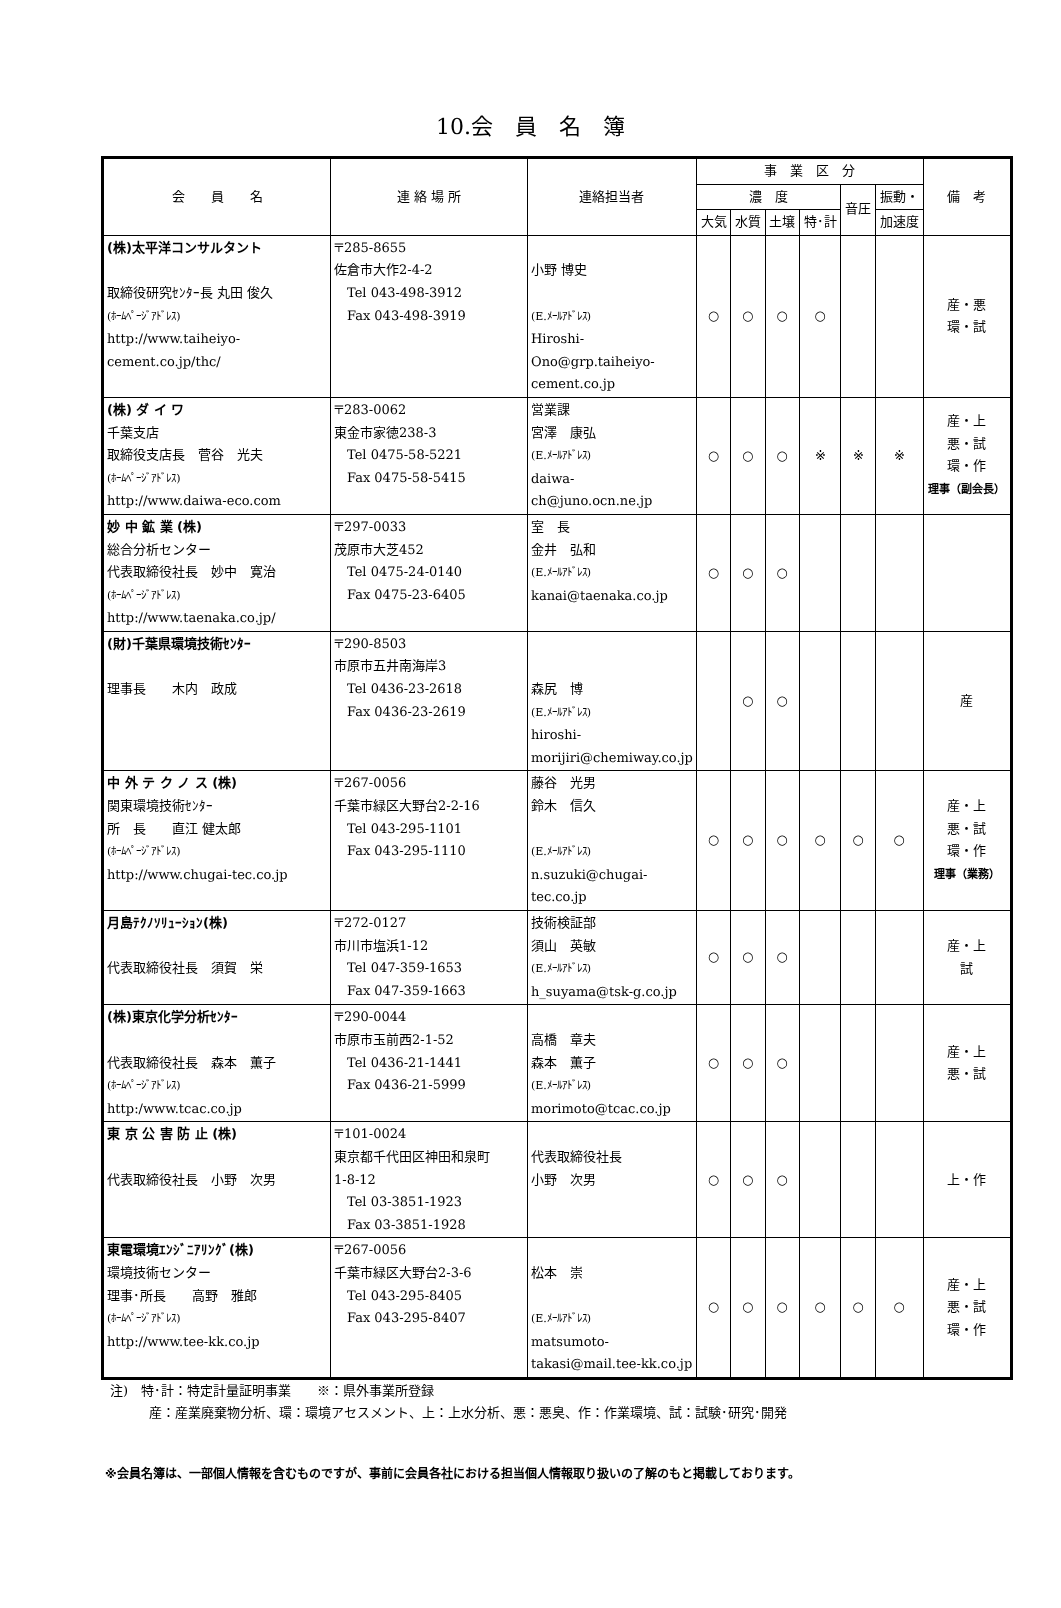10.会　員　名　簿
| 会 員 名 | 連 絡 場 所 | 連絡担当者 | 事 業 区 分 | | | | | | 備 考 |
| --- | --- | --- | --- | --- | --- | --- | --- | --- | --- |
| | | | 濃 度 | | | | 音圧 | 振動・ | |
| | | | 大気 | 水質 | 土壌 | 特･計 | | 加速度 | |
| (株)太平洋コンサルタント 取締役研究ｾﾝﾀｰ長 丸田 俊久 (ﾎｰﾑﾍﾟｰｼﾞｱﾄﾞﾚｽ) http://www.taiheiyo-cement.co.jp/thc/ | 〒285-8655 佐倉市大作2-4-2 Tel 043-498-3912 Fax 043-498-3919 | 小野 博史 (E.ﾒｰﾙｱﾄﾞﾚｽ) Hiroshi-Ono@grp.taiheiyo-cement.co.jp | ○ | ○ | ○ | ○ | | | 産・悪 環・試 |
| (株) ダ イ ワ 千葉支店 取締役支店長 菅谷 光夫 (ﾎｰﾑﾍﾟｰｼﾞｱﾄﾞﾚｽ) http://www.daiwa-eco.com | 〒283-0062 東金市家徳238-3 Tel 0475-58-5221 Fax 0475-58-5415 | 営業課 宮澤 康弘 (E.ﾒｰﾙｱﾄﾞﾚｽ) daiwa-ch@juno.ocn.ne.jp | ○ | ○ | ○ | ※ | ※ | ※ | 産・上 悪・試 環・作 理事（副会長） |
| 妙 中 鉱 業 (株) 総合分析センター 代表取締役社長 妙中 寛治 (ﾎｰﾑﾍﾟｰｼﾞｱﾄﾞﾚｽ) http://www.taenaka.co.jp/ | 〒297-0033 茂原市大芝452 Tel 0475-24-0140 Fax 0475-23-6405 | 室 長 金井 弘和 (E.ﾒｰﾙｱﾄﾞﾚｽ) kanai@taenaka.co.jp | ○ | ○ | ○ | | | | |
| (財)千葉県環境技術ｾﾝﾀｰ 理事長 木内 政成 | 〒290-8503 市原市五井南海岸3 Tel 0436-23-2618 Fax 0436-23-2619 | 森尻 博 (E.ﾒｰﾙｱﾄﾞﾚｽ) hiroshi-morijiri@chemiway.co.jp | | ○ | ○ | | | | 産 |
| 中 外 テ ク ノ ス (株) 関東環境技術ｾﾝﾀｰ 所 長 直江 健太郎 (ﾎｰﾑﾍﾟｰｼﾞｱﾄﾞﾚｽ) http://www.chugai-tec.co.jp | 〒267-0056 千葉市緑区大野台2-2-16 Tel 043-295-1101 Fax 043-295-1110 | 藤谷 光男 鈴木 信久 (E.ﾒｰﾙｱﾄﾞﾚｽ) n.suzuki@chugai-tec.co.jp | ○ | ○ | ○ | ○ | ○ | ○ | 産・上 悪・試 環・作 理事（業務） |
| 月島ﾃｸﾉｿﾘｭｰｼｮﾝ(株) 代表取締役社長 須賀 栄 | 〒272-0127 市川市塩浜1-12 Tel 047-359-1653 Fax 047-359-1663 | 技術検証部 須山 英敏 (E.ﾒｰﾙｱﾄﾞﾚｽ) h_suyama@tsk-g.co.jp | ○ | ○ | ○ | | | | 産・上 試 |
| (株)東京化学分析ｾﾝﾀｰ 代表取締役社長 森本 薫子 (ﾎｰﾑﾍﾟｰｼﾞｱﾄﾞﾚｽ) http:/www.tcac.co.jp | 〒290-0044 市原市玉前西2-1-52 Tel 0436-21-1441 Fax 0436-21-5999 | 高橋 章夫 森本 薫子 (E.ﾒｰﾙｱﾄﾞﾚｽ) morimoto@tcac.co.jp | ○ | ○ | ○ | | | | 産・上 悪・試 |
| 東 京 公 害 防 止 (株) 代表取締役社長 小野 次男 | 〒101-0024 東京都千代田区神田和泉町 1-8-12 Tel 03-3851-1923 Fax 03-3851-1928 | 代表取締役社長 小野 次男 | ○ | ○ | ○ | | | | 上・作 |
| 東電環境ｴﾝｼﾞﾆｱﾘﾝｸﾞ(株) 環境技術センター 理事･所長 高野 雅郎 (ﾎｰﾑﾍﾟｰｼﾞｱﾄﾞﾚｽ) http://www.tee-kk.co.jp | 〒267-0056 千葉市緑区大野台2-3-6 Tel 043-295-8405 Fax 043-295-8407 | 松本 崇 (E.ﾒｰﾙｱﾄﾞﾚｽ) matsumoto-takasi@mail.tee-kk.co.jp | ○ | ○ | ○ | ○ | ○ | ○ | 産・上 悪・試 環・作 |
注)　特･計：特定計量証明事業　　※：県外事業所登録
　　　産：産業廃棄物分析、環：環境アセスメント、上：上水分析、悪：悪臭、作：作業環境、試：試験･研究･開発
※会員名簿は、一部個人情報を含むものですが、事前に会員各社における担当個人情報取り扱いの了解のもと掲載しております。